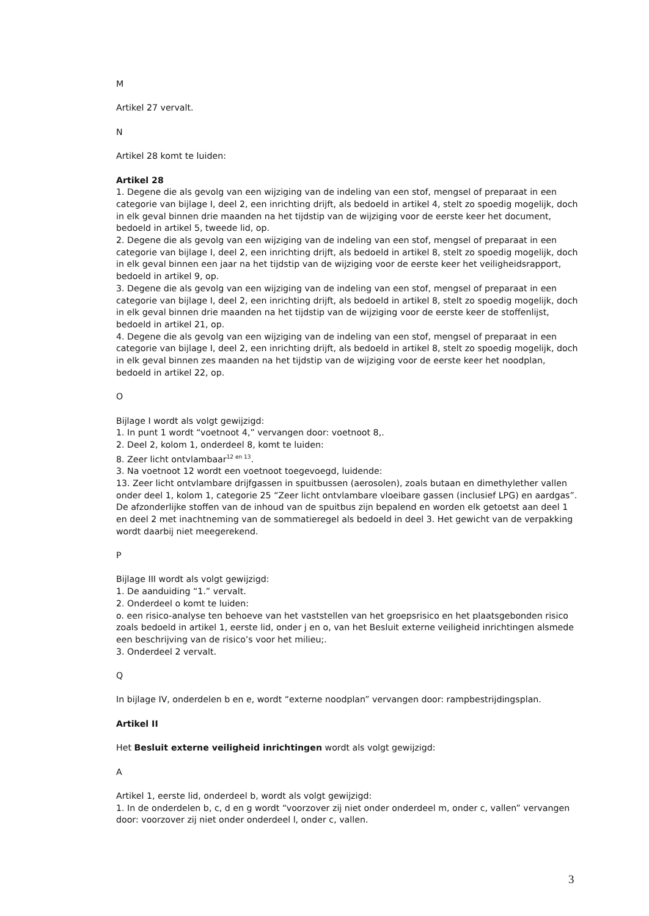M
Artikel 27 vervalt.
N
Artikel 28 komt te luiden:
Artikel 28
1. Degene die als gevolg van een wijziging van de indeling van een stof, mengsel of preparaat in een categorie van bijlage I, deel 2, een inrichting drijft, als bedoeld in artikel 4, stelt zo spoedig mogelijk, doch in elk geval binnen drie maanden na het tijdstip van de wijziging voor de eerste keer het document, bedoeld in artikel 5, tweede lid, op.
2. Degene die als gevolg van een wijziging van de indeling van een stof, mengsel of preparaat in een categorie van bijlage I, deel 2, een inrichting drijft, als bedoeld in artikel 8, stelt zo spoedig mogelijk, doch in elk geval binnen een jaar na het tijdstip van de wijziging voor de eerste keer het veiligheidsrapport, bedoeld in artikel 9, op.
3. Degene die als gevolg van een wijziging van de indeling van een stof, mengsel of preparaat in een categorie van bijlage I, deel 2, een inrichting drijft, als bedoeld in artikel 8, stelt zo spoedig mogelijk, doch in elk geval binnen drie maanden na het tijdstip van de wijziging voor de eerste keer de stoffenlijst, bedoeld in artikel 21, op.
4. Degene die als gevolg van een wijziging van de indeling van een stof, mengsel of preparaat in een categorie van bijlage I, deel 2, een inrichting drijft, als bedoeld in artikel 8, stelt zo spoedig mogelijk, doch in elk geval binnen zes maanden na het tijdstip van de wijziging voor de eerste keer het noodplan, bedoeld in artikel 22, op.
O
Bijlage I wordt als volgt gewijzigd:
1. In punt 1 wordt “voetnoot 4,” vervangen door: voetnoot 8,.
2. Deel 2, kolom 1, onderdeel 8, komt te luiden:
8. Zeer licht ontvlambaar<sup>12 en 13</sup>.
3. Na voetnoot 12 wordt een voetnoot toegevoegd, luidende:
13. Zeer licht ontvlambare drijfgassen in spuitbussen (aerosolen), zoals butaan en dimethylether vallen onder deel 1, kolom 1, categorie 25 “Zeer licht ontvlambare vloeibare gassen (inclusief LPG) en aardgas”. De afzonderlijke stoffen van de inhoud van de spuitbus zijn bepalend en worden elk getoetst aan deel 1 en deel 2 met inachtneming van de sommatieregel als bedoeld in deel 3. Het gewicht van de verpakking wordt daarbij niet meegerekend.
P
Bijlage III wordt als volgt gewijzigd:
1. De aanduiding “1.” vervalt.
2. Onderdeel o komt te luiden:
o. een risico-analyse ten behoeve van het vaststellen van het groepsrisico en het plaatsgebonden risico zoals bedoeld in artikel 1, eerste lid, onder j en o, van het Besluit externe veiligheid inrichtingen alsmede een beschrijving van de risico’s voor het milieu;.
3. Onderdeel 2 vervalt.
Q
In bijlage IV, onderdelen b en e, wordt “externe noodplan” vervangen door: rampbestrijdingsplan.
Artikel II
Het Besluit externe veiligheid inrichtingen wordt als volgt gewijzigd:
A
Artikel 1, eerste lid, onderdeel b, wordt als volgt gewijzigd:
1. In de onderdelen b, c, d en g wordt “voorzover zij niet onder onderdeel m, onder c, vallen” vervangen door: voorzover zij niet onder onderdeel l, onder c, vallen.
3